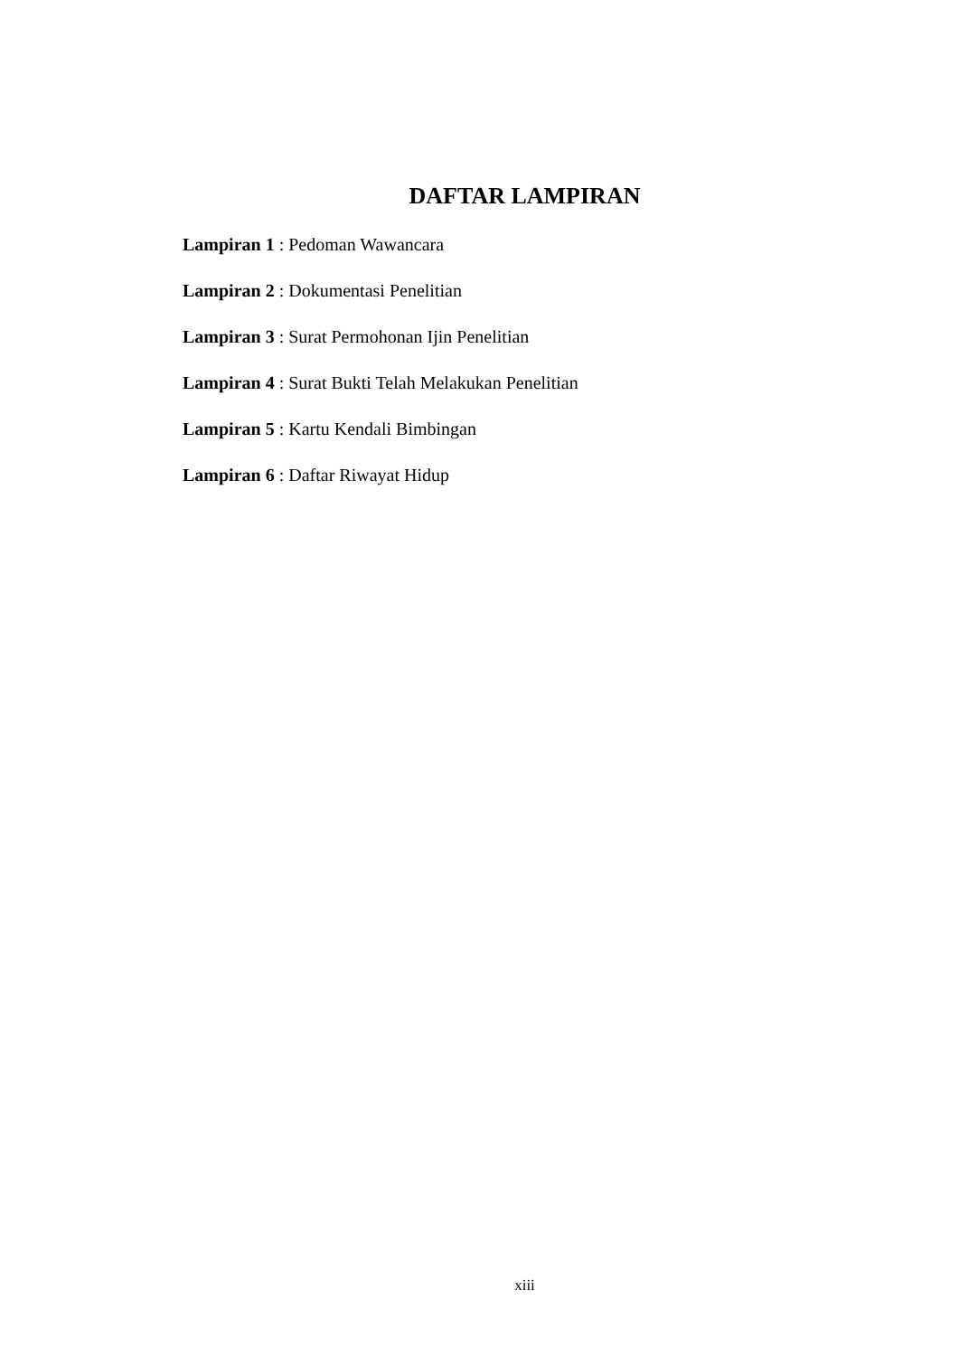DAFTAR LAMPIRAN
Lampiran 1 : Pedoman Wawancara
Lampiran 2 : Dokumentasi Penelitian
Lampiran 3 : Surat Permohonan Ijin Penelitian
Lampiran 4 : Surat Bukti Telah Melakukan Penelitian
Lampiran 5 : Kartu Kendali Bimbingan
Lampiran 6 : Daftar Riwayat Hidup
xiii